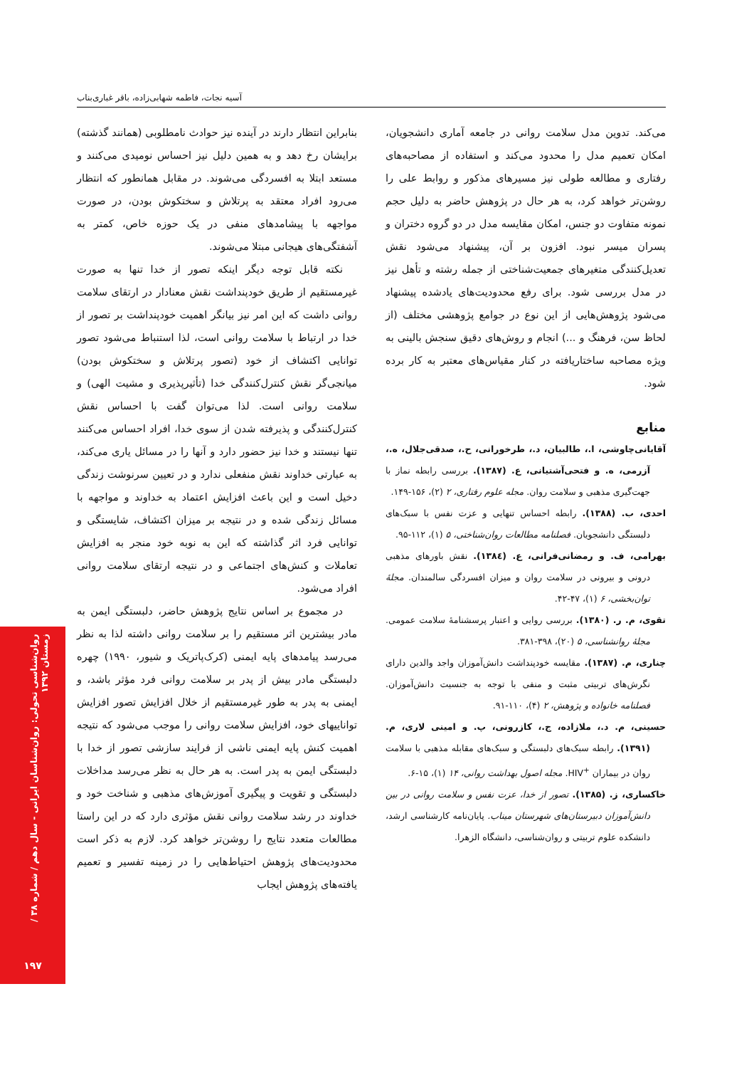آسیه نجات، فاطمه شهابی‌زاده، باقر غباری‌بناب
بنابراین انتظار دارند در آینده نیز حوادث نامطلوبی (همانند گذشته) برایشان رخ دهد و به همین دلیل نیز احساس نومیدی می‌کنند و مستعد ابتلا به افسردگی می‌شوند. در مقابل همانطور که انتظار می‌رود افراد معتقد به پرتلاش و سختکوش بودن، در صورت مواجهه با پیشامدهای منفی در یک حوزه خاص، کمتر به آشفتگی‌های هیجانی مبتلا می‌شوند.
نکته قابل توجه دیگر اینکه تصور از خدا تنها به صورت غیرمستقیم از طریق خودپنداشت نقش معنادار در ارتقای سلامت روانی داشت که این امر نیز بیانگر اهمیت خودپنداشت بر تصور از خدا در ارتباط با سلامت روانی است، لذا استنباط می‌شود تصور توانایی اکتشاف از خود (تصور پرتلاش و سختکوش بودن) میانجی‌گر نقش کنترل‌کنندگی خدا (تأثیرپذیری و مشیت الهی) و سلامت روانی است. لذا می‌توان گفت با احساس نقش کنترل‌کنندگی و پذیرفته شدن از سوی خدا، افراد احساس می‌کنند تنها نیستند و خدا نیز حضور دارد و آنها را در مسائل یاری می‌کند، به عبارتی خداوند نقش منفعلی ندارد و در تعیین سرنوشت زندگی دخیل است و این باعث افزایش اعتماد به خداوند و مواجهه با مسائل زندگی شده و در نتیجه بر میزان اکتشاف، شایستگی و توانایی فرد اثر گذاشته که این به نوبه خود منجر به افزایش تعاملات و کنش‌های اجتماعی و در نتیجه ارتقای سلامت روانی افراد می‌شود.
در مجموع بر اساس نتایج پژوهش حاضر، دلبستگی ایمن به مادر بیشترین اثر مستقیم را بر سلامت روانی داشته لذا به نظر می‌رسد پیامدهای پایه ایمنی (کرک‌پاتریک و شیور، ۱۹۹۰) چهره دلبستگی مادر بیش از پدر بر سلامت روانی فرد مؤثر باشد، و ایمنی به پدر به طور غیرمستقیم از خلال افزایش تصور افزایش تواناییهای خود، افزایش سلامت روانی را موجب می‌شود که نتیجه اهمیت کنش پایه ایمنی ناشی از فرایند سازشی تصور از خدا با دلبستگی ایمن به پدر است. به هر حال به نظر می‌رسد مداخلات دلبستگی و تقویت و پیگیری آموزش‌های مذهبی و شناخت خود و خداوند در رشد سلامت روانی نقش مؤثری دارد که در این راستا مطالعات متعدد نتایج را روشن‌تر خواهد کرد. لازم به ذکر است محدودیت‌های پژوهش احتیاط‌هایی را در زمینه تفسیر و تعمیم یافته‌های پژوهش ایجاب
می‌کند. تدوین مدل سلامت روانی در جامعه آماری دانشجویان، امکان تعمیم مدل را محدود می‌کند و استفاده از مصاحبه‌های رفتاری و مطالعه طولی نیز مسیرهای مذکور و روابط علی را روشن‌تر خواهد کرد، به هر حال در پژوهش حاضر به دلیل حجم نمونه متفاوت دو جنس، امکان مقایسه مدل در دو گروه دختران و پسران میسر نبود. افزون بر آن، پیشنهاد می‌شود نقش تعدیل‌کنندگی متغیرهای جمعیت‌شناختی از جمله رشته و تأهل نیز در مدل بررسی شود. برای رفع محدودیت‌های یادشده پیشنهاد می‌شود پژوهش‌هایی از این نوع در جوامع پژوهشی مختلف (از لحاظ سن، فرهنگ و ...) انجام و روش‌های دقیق سنجش بالینی به ویژه مصاحبه ساختاریافته در کنار مقیاس‌های معتبر به کار برده شود.
منابع
آقایانی‌چاوشی، ا.، طالبیان، د.، طرخورانی، ح.، صدقی‌جلال، ه.، آزرمی، ه. و فتحی‌آشتیانی، ع. (۱۳۸۷). بررسی رابطه نماز با جهت‌گیری مذهبی و سلامت روان. مجله علوم رفتاری، ۲ (۲)، ۱۵۶-۱۴۹.
احدی، ب. (۱۳۸۸). رابطه احساس تنهایی و عزت نفس با سبک‌های دلبستگی دانشجویان. فصلنامه مطالعات روان‌شناختی، ۵ (۱)، ۱۱۲-۹۵.
بهرامی، ف. و رمضانی‌فرانی، ع. (۱۳۸٤). نقش باورهای مذهبی درونی و بیرونی در سلامت روان و میزان افسردگی سالمندان. مجلهٔ توان‌بخشی، ۶ (۱)، ۴۷-۴۲.
تقوی، م. ر. (۱۳۸۰). بررسی روایی و اعتبار پرسشنامهٔ سلامت عمومی. مجلهٔ روانشناسی، ۵ (۲۰)، ۳۹۸-۳۸۱.
چناری، م. (۱۳۸۷). مقایسه خودپنداشت دانش‌آموزان واجد والدین دارای نگرش‌های تربیتی مثبت و منفی با توجه به جنسیت دانش‌آموزان. فصلنامه خانواده و پژوهش، ۲ (۴)، ۱۱۰-۹۱.
حسینی، م. د.، ملازاده، ج.، کازرونی، پ. و امینی لاری، م. (۱۳۹۱). رابطه سبک‌های دلبستگی و سبک‌های مقابله مذهبی با سلامت روان در بیماران <sup>+</sup>HIV. مجله اصول بهداشت روانی، ۱۴ (۱)، ۱۵-۶.
خاکساری، ز. (۱۳۸۵). تصور از خدا، عزت نفس و سلامت روانی در بین دانش‌آموزان دبیرستان‌های شهرستان میناب. پایان‌نامه کارشناسی ارشد، دانشکده علوم تربیتی و روان‌شناسی، دانشگاه الزهرا.
روان‌شناسی تحولی: روان‌شناسان ایرانی - سال دهم / شماره ۳۸ / زمستان ۱۳۹۲
۱۹۷